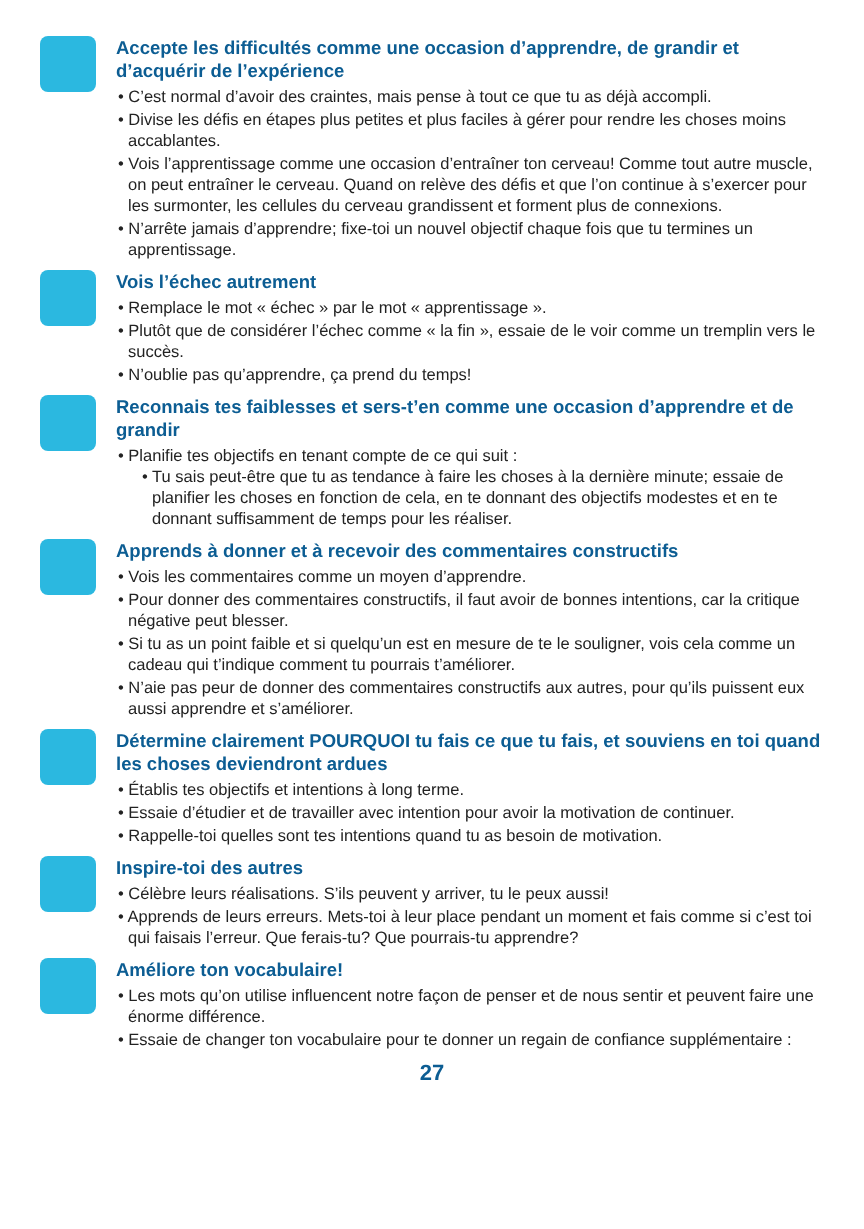Accepte les difficultés comme une occasion d’apprendre, de grandir et d’acquérir de l’expérience
• C’est normal d’avoir des craintes, mais pense à tout ce que tu as déjà accompli.
• Divise les défis en étapes plus petites et plus faciles à gérer pour rendre les choses moins accablantes.
• Vois l’apprentissage comme une occasion d’entraîner ton cerveau! Comme tout autre muscle, on peut entraîner le cerveau. Quand on relève des défis et que l’on continue à s’exercer pour les surmonter, les cellules du cerveau grandissent et forment plus de connexions.
• N’arrête jamais d’apprendre; fixe-toi un nouvel objectif chaque fois que tu termines un apprentissage.
Vois l’échec autrement
• Remplace le mot « échec » par le mot « apprentissage ».
• Plutôt que de considérer l’échec comme « la fin », essaie de le voir comme un tremplin vers le succès.
• N’oublie pas qu’apprendre, ça prend du temps!
Reconnais tes faiblesses et sers-t’en comme une occasion d’apprendre et de grandir
• Planifie tes objectifs en tenant compte de ce qui suit :
• Tu sais peut-être que tu as tendance à faire les choses à la dernière minute; essaie de planifier les choses en fonction de cela, en te donnant des objectifs modestes et en te donnant suffisamment de temps pour les réaliser.
Apprends à donner et à recevoir des commentaires constructifs
• Vois les commentaires comme un moyen d’apprendre.
• Pour donner des commentaires constructifs, il faut avoir de bonnes intentions, car la critique négative peut blesser.
• Si tu as un point faible et si quelqu’un est en mesure de te le souligner, vois cela comme un cadeau qui t’indique comment tu pourrais t’améliorer.
• N’aie pas peur de donner des commentaires constructifs aux autres, pour qu’ils puissent eux aussi apprendre et s’améliorer.
Détermine clairement POURQUOI tu fais ce que tu fais, et souviens en toi quand les choses deviendront ardues
• Établis tes objectifs et intentions à long terme.
• Essaie d’étudier et de travailler avec intention pour avoir la motivation de continuer.
• Rappelle-toi quelles sont tes intentions quand tu as besoin de motivation.
Inspire-toi des autres
• Célèbre leurs réalisations. S’ils peuvent y arriver, tu le peux aussi!
• Apprends de leurs erreurs. Mets-toi à leur place pendant un moment et fais comme si c’est toi qui faisais l’erreur. Que ferais-tu? Que pourrais-tu apprendre?
Améliore ton vocabulaire!
• Les mots qu’on utilise influencent notre façon de penser et de nous sentir et peuvent faire une énorme différence.
• Essaie de changer ton vocabulaire pour te donner un regain de confiance supplémentaire :
27